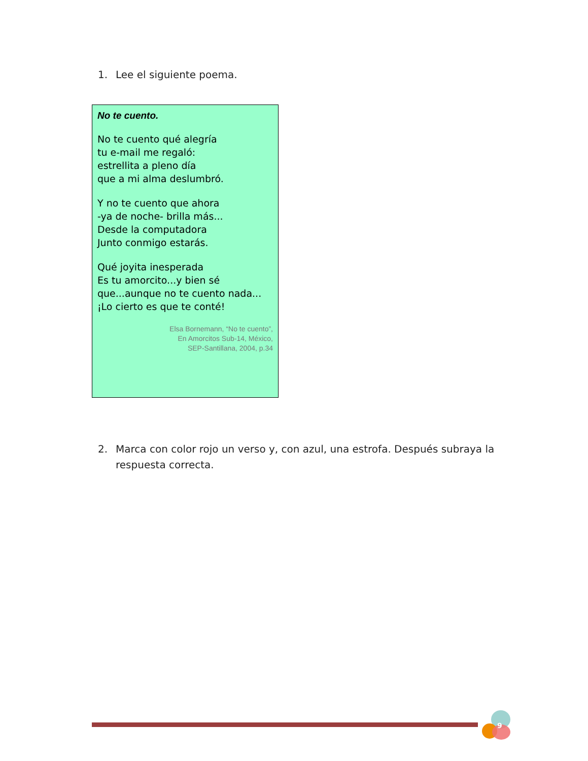1. Lee el siguiente poema.
No te cuento.
No te cuento qué alegría
tu e-mail me regaló:
estrellita a pleno día
que a mi alma deslumbró.
Y no te cuento que ahora
-ya de noche- brilla más...
Desde la computadora
Junto conmigo estarás.
Qué joyita inesperada
Es tu amorcito...y bien sé
que...aunque no te cuento nada...
¡Lo cierto es que te conté!
Elsa Bornemann, “No te cuento”,
En Amorcitos Sub-14, México,
SEP-Santillana, 2004, p.34
2. Marca con color rojo un verso y, con azul, una estrofa. Después subraya la respuesta correcta.
9